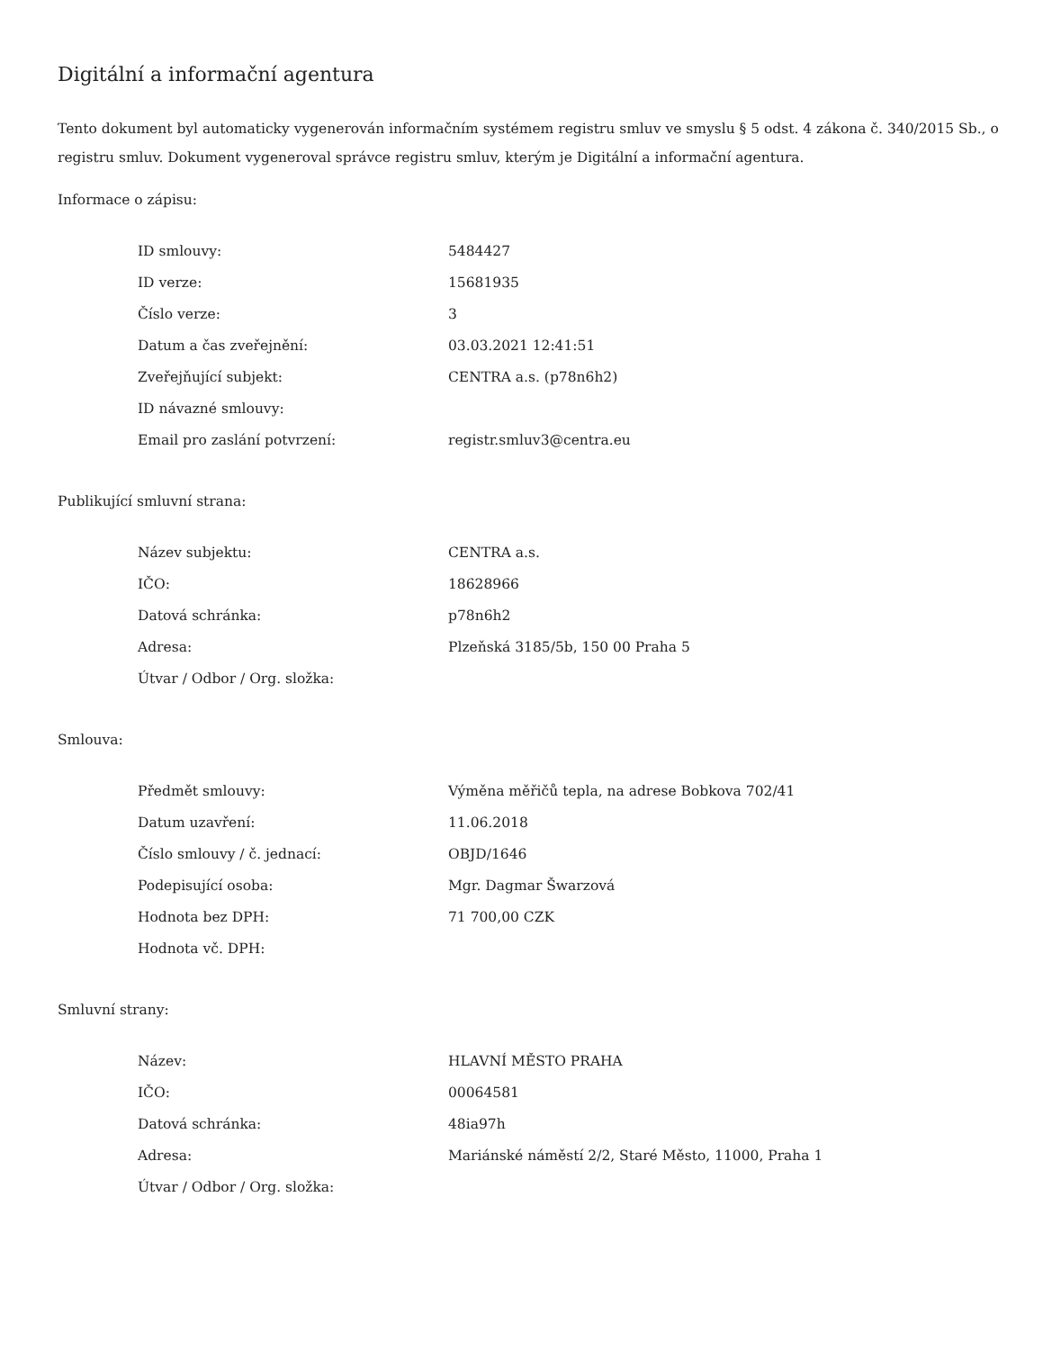Digitální a informační agentura
Tento dokument byl automaticky vygenerován informačním systémem registru smluv ve smyslu § 5 odst. 4 zákona č. 340/2015 Sb., o registru smluv. Dokument vygeneroval správce registru smluv, kterým je Digitální a informační agentura.
Informace o zápisu:
| ID smlouvy: | 5484427 |
| ID verze: | 15681935 |
| Číslo verze: | 3 |
| Datum a čas zveřejnění: | 03.03.2021 12:41:51 |
| Zveřejňující subjekt: | CENTRA a.s. (p78n6h2) |
| ID návazné smlouvy: | |
| Email pro zaslání potvrzení: | registr.smluv3@centra.eu |
Publikující smluvní strana:
| Název subjektu: | CENTRA a.s. |
| IČO: | 18628966 |
| Datová schránka: | p78n6h2 |
| Adresa: | Plzeňská 3185/5b, 150 00 Praha 5 |
| Útvar / Odbor / Org. složka: | |
Smlouva:
| Předmět smlouvy: | Výměna měřičů tepla, na adrese Bobkova 702/41 |
| Datum uzavření: | 11.06.2018 |
| Číslo smlouvy / č. jednací: | OBJD/1646 |
| Podepisující osoba: | Mgr. Dagmar Šwarzová |
| Hodnota bez DPH: | 71 700,00 CZK |
| Hodnota vč. DPH: | |
Smluvní strany:
| Název: | HLAVNÍ MĚSTO PRAHA |
| IČO: | 00064581 |
| Datová schránka: | 48ia97h |
| Adresa: | Mariánské náměstí 2/2, Staré Město, 11000, Praha 1 |
| Útvar / Odbor / Org. složka: | |